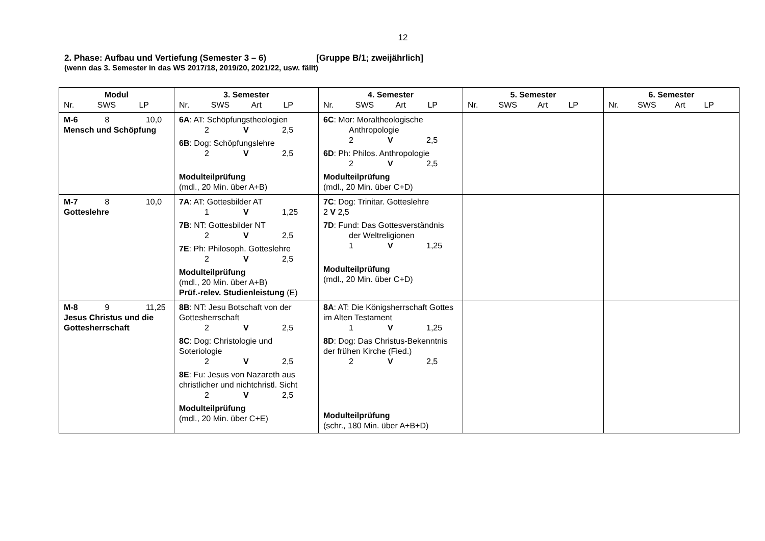12
2. Phase: Aufbau und Vertiefung (Semester 3 – 6) [Gruppe B/1; zweijährlich]
(wenn das 3. Semester in das WS 2017/18, 2019/20, 2021/22, usw. fällt)
| Modul Nr. SWS LP | 3. Semester Nr. SWS Art LP | 4. Semester Nr. SWS Art LP | 5. Semester Nr. SWS Art LP | 6. Semester Nr. SWS Art LP |
| --- | --- | --- | --- | --- |
| M-6 8 10,0 Mensch und Schöpfung | 6A : AT: Schöpfungstheologien 2 V 2,5 6B : Dog: Schöpfungslehre 2 V 2,5 Modulteilprüfung (mdl., 20 Min. über A+B) | 6C : Mor: Moraltheologische Anthropologie 2 V 2,5 6D : Ph: Philos. Anthropologie 2 V 2,5 Modulteilprüfung (mdl., 20 Min. über C+D) | | |
| M-7 8 10,0 Gotteslehre | 7A : AT: Gottesbilder AT 1 V 1,25 7B : NT: Gottesbilder NT 2 V 2,5 7E : Ph: Philosoph. Gotteslehre 2 V 2,5 Modulteilprüfung (mdl., 20 Min. über A+B) Prüf.-relev. Studienleistung (E) | 7C : Dog: Trinitar. Gotteslehre 2 V 2,5 7D : Fund: Das Gottesverständnis der Weltreligionen 1 V 1,25 Modulteilprüfung (mdl., 20 Min. über C+D) | | |
| M-8 9 11,25 Jesus Christus und die Gottesherrschaft | 8B : NT: Jesu Botschaft von der Gottesherrschaft 2 V 2,5 8C : Dog: Christologie und Soteriologie 2 V 2,5 8E : Fu: Jesus von Nazareth aus christlicher und nichtchristl. Sicht 2 V 2,5 Modulteilprüfung (mdl., 20 Min. über C+E) | 8A : AT: Die Königsherrschaft Gottes im Alten Testament 1 V 1,25 8D : Dog: Das Christus-Bekenntnis der frühen Kirche (Fied.) 2 V 2,5 Modulteilprüfung (schr., 180 Min. über A+B+D) | | |